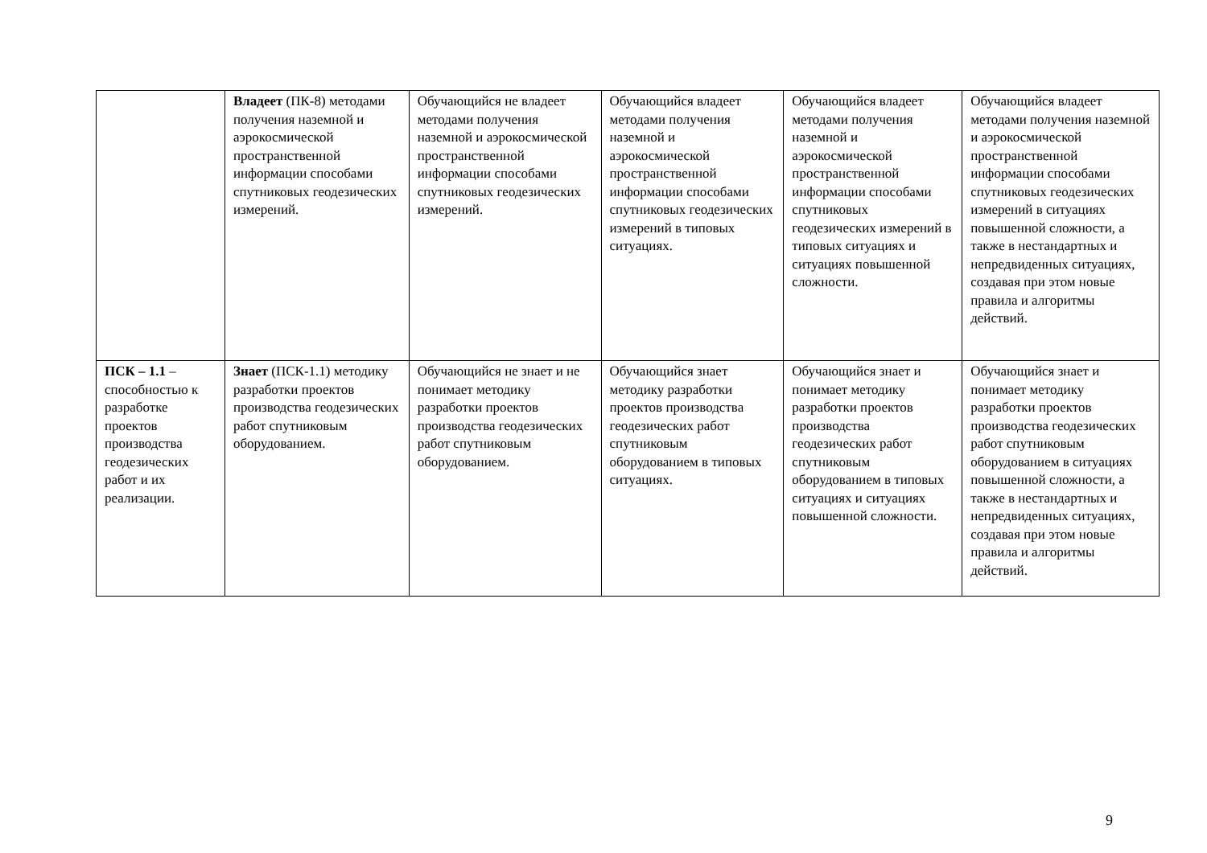| | Владеет (ПК-8) методами получения наземной и аэрокосмической пространственной информации способами спутниковых геодезических измерений. | Обучающийся не владеет методами получения наземной и аэрокосмической пространственной информации способами спутниковых геодезических измерений. | Обучающийся владеет методами получения наземной и аэрокосмической пространственной информации способами спутниковых геодезических измерений в типовых ситуациях. | Обучающийся владеет методами получения наземной и аэрокосмической пространственной информации способами спутниковых геодезических измерений в типовых ситуациях и ситуациях повышенной сложности. | Обучающийся владеет методами получения наземной и аэрокосмической пространственной информации способами спутниковых геодезических измерений в ситуациях повышенной сложности, а также в нестандартных и непредвиденных ситуациях, создавая при этом новые правила и алгоритмы действий. |
| ПСК – 1.1 – способностью к разработке проектов производства геодезических работ и их реализации. | Знает (ПСК-1.1) методику разработки проектов производства геодезических работ спутниковым оборудованием. | Обучающийся не знает и не понимает методику разработки проектов производства геодезических работ спутниковым оборудованием. | Обучающийся знает методику разработки проектов производства геодезических работ спутниковым оборудованием в типовых ситуациях. | Обучающийся знает и понимает методику разработки проектов производства геодезических работ спутниковым оборудованием в типовых ситуациях и ситуациях повышенной сложности. | Обучающийся знает и понимает методику разработки проектов производства геодезических работ спутниковым оборудованием в ситуациях повышенной сложности, а также в нестандартных и непредвиденных ситуациях, создавая при этом новые правила и алгоритмы действий. |
9